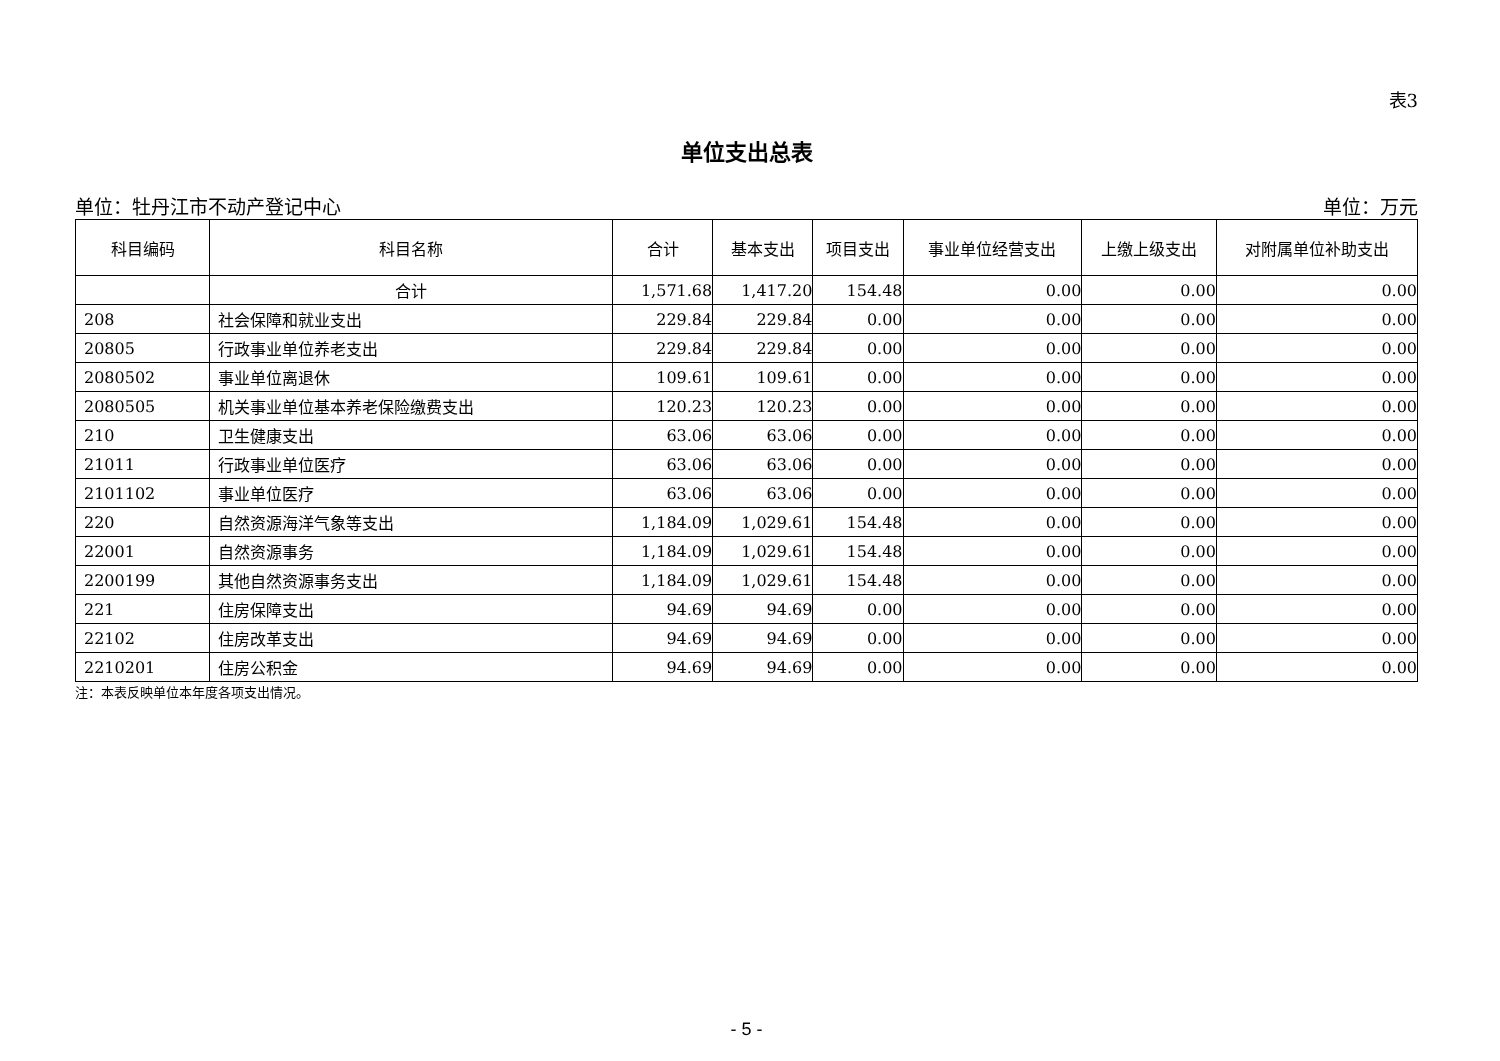表3
单位支出总表
单位：牡丹江市不动产登记中心 单位：万元
| 科目编码 | 科目名称 | 合计 | 基本支出 | 项目支出 | 事业单位经营支出 | 上缴上级支出 | 对附属单位补助支出 |
| --- | --- | --- | --- | --- | --- | --- | --- |
| | 合计 | 1,571.68 | 1,417.20 | 154.48 | 0.00 | 0.00 | 0.00 |
| 208 | 社会保障和就业支出 | 229.84 | 229.84 | 0.00 | 0.00 | 0.00 | 0.00 |
| 20805 | 行政事业单位养老支出 | 229.84 | 229.84 | 0.00 | 0.00 | 0.00 | 0.00 |
| 2080502 | 事业单位离退休 | 109.61 | 109.61 | 0.00 | 0.00 | 0.00 | 0.00 |
| 2080505 | 机关事业单位基本养老保险缴费支出 | 120.23 | 120.23 | 0.00 | 0.00 | 0.00 | 0.00 |
| 210 | 卫生健康支出 | 63.06 | 63.06 | 0.00 | 0.00 | 0.00 | 0.00 |
| 21011 | 行政事业单位医疗 | 63.06 | 63.06 | 0.00 | 0.00 | 0.00 | 0.00 |
| 2101102 | 事业单位医疗 | 63.06 | 63.06 | 0.00 | 0.00 | 0.00 | 0.00 |
| 220 | 自然资源海洋气象等支出 | 1,184.09 | 1,029.61 | 154.48 | 0.00 | 0.00 | 0.00 |
| 22001 | 自然资源事务 | 1,184.09 | 1,029.61 | 154.48 | 0.00 | 0.00 | 0.00 |
| 2200199 | 其他自然资源事务支出 | 1,184.09 | 1,029.61 | 154.48 | 0.00 | 0.00 | 0.00 |
| 221 | 住房保障支出 | 94.69 | 94.69 | 0.00 | 0.00 | 0.00 | 0.00 |
| 22102 | 住房改革支出 | 94.69 | 94.69 | 0.00 | 0.00 | 0.00 | 0.00 |
| 2210201 | 住房公积金 | 94.69 | 94.69 | 0.00 | 0.00 | 0.00 | 0.00 |
注：本表反映单位本年度各项支出情况。
- 5 -